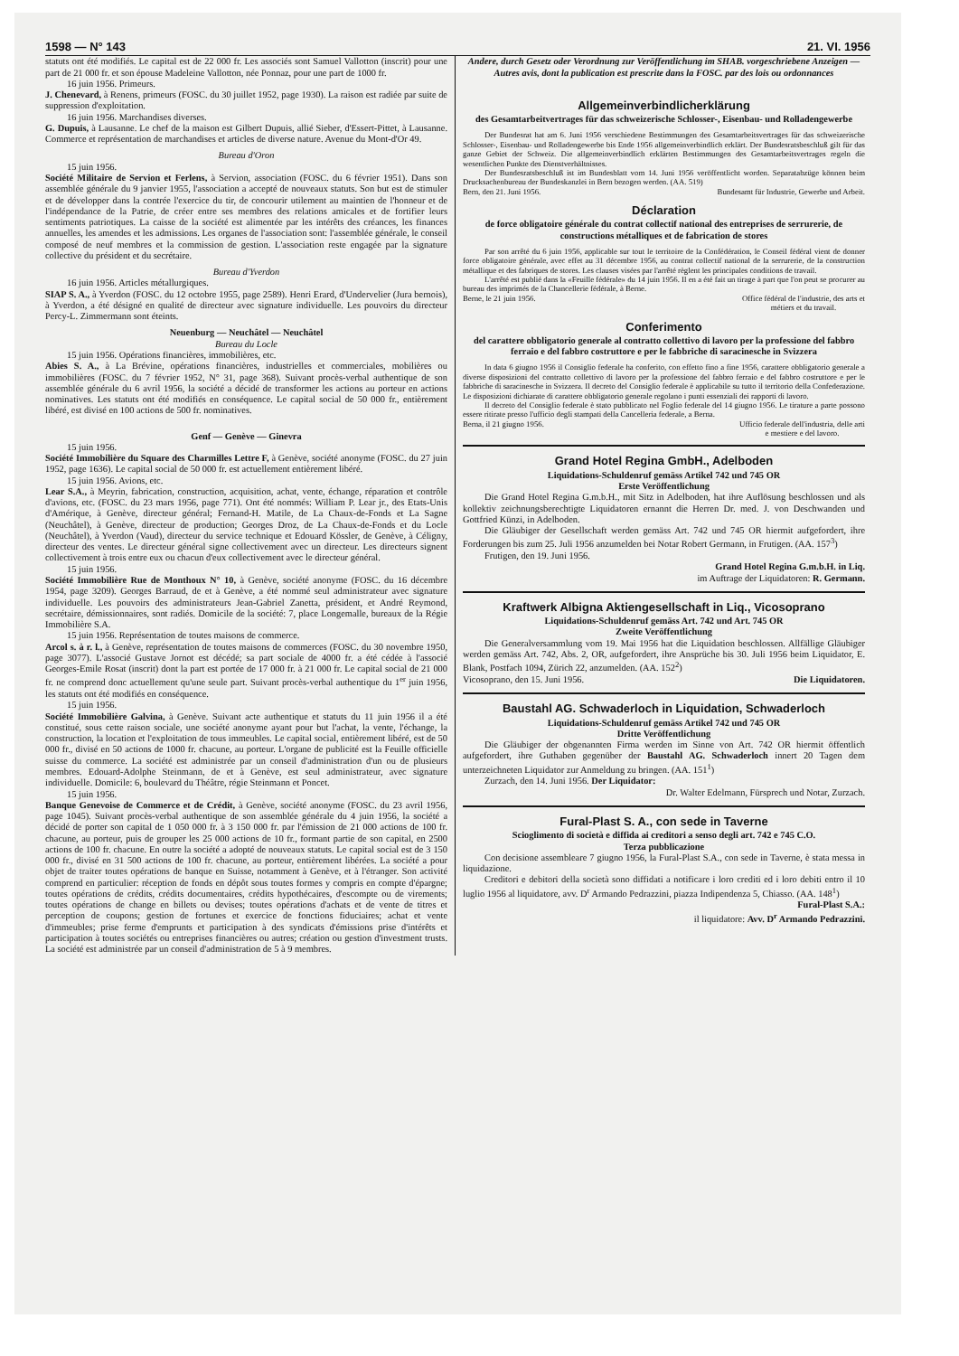1598 — N° 143 21. VI. 1956
statuts ont été modifiés. Le capital est de 22 000 fr. Les associés sont Samuel Vallotton (inscrit) pour une part de 21 000 fr. et son épouse Madeleine Vallotton, née Ponnaz, pour une part de 1000 fr.
16 juin 1956. Primeurs.
J. Chenevard, à Renens, primeurs (FOSC. du 30 juillet 1952, page 1930). La raison est radiée par suite de suppression d'exploitation.
16 juin 1956. Marchandises diverses.
G. Dupuis, à Lausanne. Le chef de la maison est Gilbert Dupuis, allié Sieber, d'Essert-Pittet, à Lausanne. Commerce et représentation de marchandises et articles de diverse nature. Avenue du Mont-d'Or 49.
Bureau d'Oron
15 juin 1956.
Société Militaire de Servion et Ferlens, à Servion, association (FOSC. du 6 février 1951). Dans son assemblée générale du 9 janvier 1955, l'association a accepté de nouveaux statuts. Son but est de stimuler et de développer dans la contrée l'exercice du tir, de concourir utilement au maintien de l'honneur et de l'indépendance de la Patrie, de créer entre ses membres des relations amicales et de fortifier leurs sentiments patriotiques. La caisse de la société est alimentée par les intérêts des créances, les finances annuelles, les amendes et les admissions. Les organes de l'association sont: l'assemblée générale, le conseil composé de neuf membres et la commission de gestion. L'association reste engagée par la signature collective du président et du secrétaire.
Bureau d'Yverdon
16 juin 1956. Articles métallurgiques.
SIAP S. A., à Yverdon (FOSC. du 12 octobre 1955, page 2589). Henri Erard, d'Undervelier (Jura bernois), à Yverdon, a été désigné en qualité de directeur avec signature individuelle. Les pouvoirs du directeur Percy-L. Zimmermann sont éteints.
Neuenburg — Neuchâtel — Neuchâtel
Bureau du Locle
15 juin 1956. Opérations financières, immobilières, etc.
Abies S. A., à La Brévine, opérations financières, industrielles et commerciales, mobilières ou immobilières (FOSC. du 7 février 1952, N° 31, page 368). Suivant procès-verbal authentique de son assemblée générale du 6 avril 1956, la société a décidé de transformer les actions au porteur en actions nominatives. Les statuts ont été modifiés en conséquence. Le capital social de 50 000 fr., entièrement libéré, est divisé en 100 actions de 500 fr. nominatives.
Genf — Genève — Ginevra
15 juin 1956.
Société Immobilière du Square des Charmilles Lettre F, à Genève, société anonyme (FOSC. du 27 juin 1952, page 1636). Le capital social de 50 000 fr. est actuellement entièrement libéré.
15 juin 1956. Avions, etc.
Lear S.A., à Meyrin, fabrication, construction, acquisition, achat, vente, échange, réparation et contrôle d'avions, etc. (FOSC. du 23 mars 1956, page 771). Ont été nommés: William P. Lear jr., des Etats-Unis d'Amérique, à Genève, directeur général; Fernand-H. Matile, de La Chaux-de-Fonds et La Sagne (Neuchâtel), à Genève, directeur de production; Georges Droz, de La Chaux-de-Fonds et du Locle (Neuchâtel), à Yverdon (Vaud), directeur du service technique et Edouard Kössler, de Genève, à Céligny, directeur des ventes. Le directeur général signe collectivement avec un directeur. Les directeurs signent collectivement à trois entre eux ou chacun d'eux collectivement avec le directeur général.
15 juin 1956.
Société Immobilière Rue de Monthoux N° 10, à Genève, société anonyme (FOSC. du 16 décembre 1954, page 3209). Georges Barraud, de et à Genève, a été nommé seul administrateur avec signature individuelle. Les pouvoirs des administrateurs Jean-Gabriel Zanetta, président, et André Reymond, secrétaire, démissionnaires, sont radiés. Domicile de la société: 7, place Longemalle, bureaux de la Régie Immobilière S.A.
15 juin 1956. Représentation de toutes maisons de commerce.
Arcol s. à r. l., à Genève, représentation de toutes maisons de commerces (FOSC. du 30 novembre 1950, page 3077). L'associé Gustave Jornot est décédé; sa part sociale de 4000 fr. a été cédée à l'associé Georges-Emile Rosat (inscrit) dont la part est portée de 17 000 fr. à 21 000 fr. Le capital social de 21 000 fr. ne comprend donc actuellement qu'une seule part. Suivant procès-verbal authentique du 1<sup>er</sup> juin 1956, les statuts ont été modifiés en conséquence.
15 juin 1956.
Société Immobilière Galvina, à Genève. Suivant acte authentique et statuts du 11 juin 1956 il a été constitué, sous cette raison sociale, une société anonyme ayant pour but l'achat, la vente, l'échange, la construction, la location et l'exploitation de tous immeubles. Le capital social, entièrement libéré, est de 50 000 fr., divisé en 50 actions de 1000 fr. chacune, au porteur. L'organe de publicité est la Feuille officielle suisse du commerce. La société est administrée par un conseil d'administration d'un ou de plusieurs membres. Edouard-Adolphe Steinmann, de et à Genève, est seul administrateur, avec signature individuelle. Domicile: 6, boulevard du Théâtre, régie Steinmann et Poncet.
15 juin 1956.
Banque Genevoise de Commerce et de Crédit, à Genève, société anonyme (FOSC. du 23 avril 1956, page 1045). Suivant procès-verbal authentique de son assemblée générale du 4 juin 1956, la société a décidé de porter son capital de 1 050 000 fr. à 3 150 000 fr. par l'émission de 21 000 actions de 100 fr. chacune, au porteur, puis de grouper les 25 000 actions de 10 fr., formant partie de son capital, en 2500 actions de 100 fr. chacune. En outre la société a adopté de nouveaux statuts. Le capital social est de 3 150 000 fr., divisé en 31 500 actions de 100 fr. chacune, au porteur, entièrement libérées. La société a pour objet de traiter toutes opérations de banque en Suisse, notamment à Genève, et à l'étranger. Son activité comprend en particulier: réception de fonds en dépôt sous toutes formes y compris en compte d'épargne; toutes opérations de crédits, crédits documentaires, crédits hypothécaires, d'escompte ou de virements; toutes opérations de change en billets ou devises; toutes opérations d'achats et de vente de titres et perception de coupons; gestion de fortunes et exercice de fonctions fiduciaires; achat et vente d'immeubles; prise ferme d'emprunts et participation à des syndicats d'émissions prise d'intérêts et participation à toutes sociétés ou entreprises financières ou autres; création ou gestion d'investment trusts. La société est administrée par un conseil d'administration de 5 à 9 membres.
Andere, durch Gesetz oder Verordnung zur Veröffentlichung im SHAB. vorgeschriebene Anzeigen — Autres avis, dont la publication est prescrite dans la FOSC. par des lois ou ordonnances
Allgemeinverbindlicherklärung
des Gesamtarbeitvertrages für das schweizerische Schlosser-, Eisenbau- und Rolladengewerbe
Der Bundesrat hat am 6. Juni 1956 verschiedene Bestimmungen des Gesamtarbeitsvertrages für das schweizerische Schlosser-, Eisenbau- und Rolladengewerbe bis Ende 1956 allgemeinverbindlich erklärt. Der Bundesratsbeschluß gilt für das ganze Gebiet der Schweiz. Die allgemeinverbindlich erklärten Bestimmungen des Gesamtarbeitsvertrages regeln die wesentlichen Punkte des Dienstverhältnisses.
Der Bundesratsbeschluß ist im Bundesblatt vom 14. Juni 1956 veröffentlicht worden. Separatabzüge können beim Drucksachenbureau der Bundeskanzlei in Bern bezogen werden. (AA. 519)
Bern, den 21. Juni 1956. Bundesamt für Industrie, Gewerbe und Arbeit.
Déclaration
de force obligatoire générale du contrat collectif national des entreprises de serrurerie, de constructions métalliques et de fabrication de stores
Par son arrêté du 6 juin 1956, applicable sur tout le territoire de la Confédération, le Conseil fédéral vient de donner force obligatoire générale, avec effet au 31 décembre 1956, au contrat collectif national de la serrurerie, de la construction métallique et des fabriques de stores. Les clauses visées par l'arrêté règlent les principales conditions de travail.
L'arrêté est publié dans la «Feuille fédérale» du 14 juin 1956. Il en a été fait un tirage à part que l'on peut se procurer au bureau des imprimés de la Chancellerie fédérale, à Berne.
Berne, le 21 juin 1956. Office fédéral de l'industrie, des arts et
métiers et du travail.
Conferimento
del carattere obbligatorio generale al contratto collettivo di lavoro per la professione del fabbro ferraio e del fabbro costruttore e per le fabbriche di saracinesche in Svizzera
In data 6 giugno 1956 il Consiglio federale ha conferito, con effetto fino a fine 1956, carattere obbligatorio generale a diverse disposizioni del contratto collettivo di lavoro per la professione del fabbro ferraio e del fabbro costruttore e per le fabbriche di saracinesche in Svizzera. Il decreto del Consiglio federale è applicabile su tutto il territorio della Confederazione. Le disposizioni dichiarate di carattere obbligatorio generale regolano i punti essenziali dei rapporti di lavoro.
Il decreto del Consiglio federale è stato pubblicato nel Foglio federale del 14 giugno 1956. Le tirature a parte possono essere ritirate presso l'ufficio degli stampati della Cancelleria federale, a Berna.
Berna, il 21 giugno 1956. Ufficio federale dell'industria, delle arti
e mestiere e del lavoro.
Grand Hotel Regina GmbH., Adelboden
Liquidations-Schuldenruf gemäss Artikel 742 und 745 OR
Erste Veröffentlichung
Die Grand Hotel Regina G.m.b.H., mit Sitz in Adelboden, hat ihre Auflösung beschlossen und als kollektiv zeichnungsberechtigte Liquidatoren ernannt die Herren Dr. med. J. von Deschwanden und Gottfried Künzi, in Adelboden.
Die Gläubiger der Gesellschaft werden gemäss Art. 742 und 745 OR hiermit aufgefordert, ihre Forderungen bis zum 25. Juli 1956 anzumelden bei Notar Robert Germann, in Frutigen. (AA. 157<sup>3</sup>)
Frutigen, den 19. Juni 1956.
Grand Hotel Regina G.m.b.H. in Liq.
im Auftrage der Liquidatoren: R. Germann.
Kraftwerk Albigna Aktiengesellschaft in Liq., Vicosoprano
Liquidations-Schuldenruf gemäss Art. 742 und Art. 745 OR
Zweite Veröffentlichung
Die Generalversammlung vom 19. Mai 1956 hat die Liquidation beschlossen. Allfällige Gläubiger werden gemäss Art. 742, Abs. 2, OR, aufgefordert, ihre Ansprüche bis 30. Juli 1956 beim Liquidator, E. Blank, Postfach 1094, Zürich 22, anzumelden. (AA. 152<sup>2</sup>)
Vicosoprano, den 15. Juni 1956. Die Liquidatoren.
Baustahl AG. Schwaderloch in Liquidation, Schwaderloch
Liquidations-Schuldenruf gemäss Artikel 742 und 745 OR
Dritte Veröffentlichung
Die Gläubiger der obgenannten Firma werden im Sinne von Art. 742 OR hiermit öffentlich aufgefordert, ihre Guthaben gegenüber der Baustahl AG. Schwaderloch innert 20 Tagen dem unterzeichneten Liquidator zur Anmeldung zu bringen. (AA. 151<sup>1</sup>)
Zurzach, den 14. Juni 1956. Der Liquidator:
Dr. Walter Edelmann, Fürsprech und Notar, Zurzach.
Fural-Plast S. A., con sede in Taverne
Scioglimento di società e diffida ai creditori a senso degli art. 742 e 745 C.O.
Terza pubblicazione
Con decisione assembleare 7 giugno 1956, la Fural-Plast S.A., con sede in Taverne, è stata messa in liquidazione.
Creditori e debitori della società sono diffidati a notificare i loro crediti ed i loro debiti entro il 10 luglio 1956 al liquidatore, avv. D<sup>r</sup> Armando Pedrazzini, piazza Indipendenza 5, Chiasso. (AA. 148<sup>1</sup>)
Fural-Plast S.A.:
il liquidatore: Avv. D<sup>r</sup> Armando Pedrazzini.